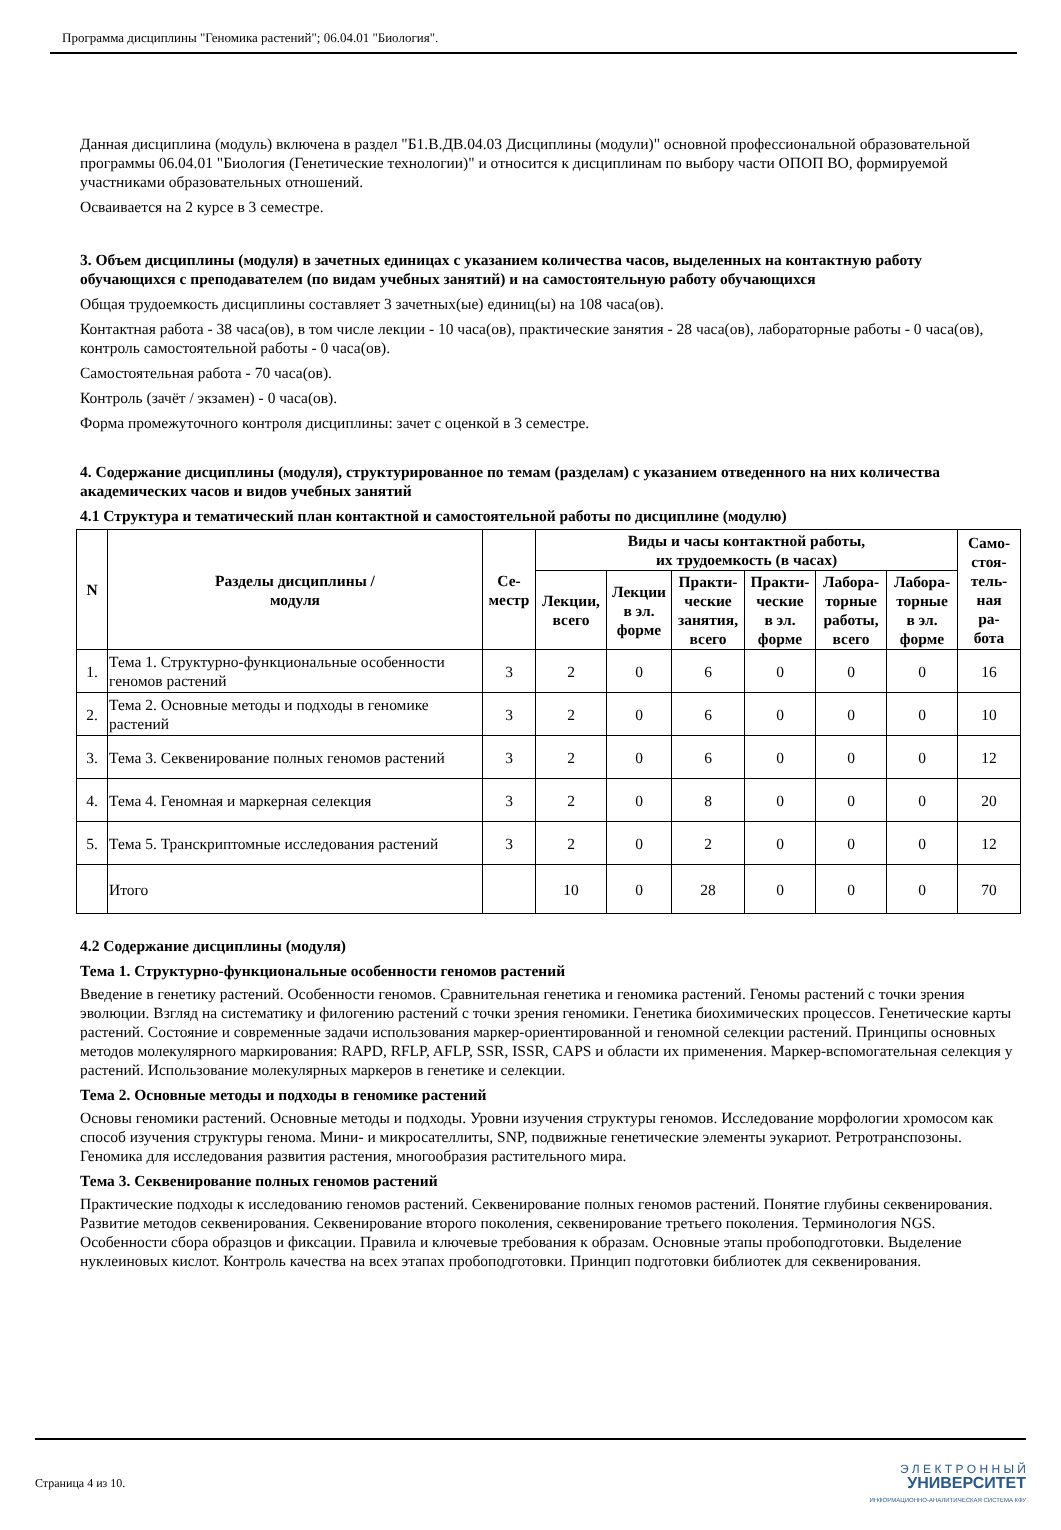Программа дисциплины "Геномика растений"; 06.04.01 "Биология".
Данная дисциплина (модуль) включена в раздел "Б1.В.ДВ.04.03 Дисциплины (модули)" основной профессиональной образовательной программы 06.04.01 "Биология (Генетические технологии)" и относится к дисциплинам по выбору части ОПОП ВО, формируемой участниками образовательных отношений.
Осваивается на 2 курсе в 3 семестре.
3. Объем дисциплины (модуля) в зачетных единицах с указанием количества часов, выделенных на контактную работу обучающихся с преподавателем (по видам учебных занятий) и на самостоятельную работу обучающихся
Общая трудоемкость дисциплины составляет 3 зачетных(ые) единиц(ы) на 108 часа(ов).
Контактная работа - 38 часа(ов), в том числе лекции - 10 часа(ов), практические занятия - 28 часа(ов), лабораторные работы - 0 часа(ов), контроль самостоятельной работы - 0 часа(ов).
Самостоятельная работа - 70 часа(ов).
Контроль (зачёт / экзамен) - 0 часа(ов).
Форма промежуточного контроля дисциплины: зачет с оценкой в 3 семестре.
4. Содержание дисциплины (модуля), структурированное по темам (разделам) с указанием отведенного на них количества академических часов и видов учебных занятий
4.1 Структура и тематический план контактной и самостоятельной работы по дисциплине (модулю)
| N | Разделы дисциплины / модуля | Се- местр | Виды и часы контактной работы, их трудоемкость (в часах) | | | | | | Само- стоя- тель- ная ра- бота |
| --- | --- | --- | --- | --- | --- | --- | --- | --- | --- |
| | | | Лекции, всего | Лекции в эл. форме | Практи- ческие занятия, всего | Практи- ческие в эл. форме | Лабора- торные работы, всего | Лабора- торные в эл. форме | |
| 1. | Тема 1. Структурно-функциональные особенности геномов растений | 3 | 2 | 0 | 6 | 0 | 0 | 0 | 16 |
| 2. | Тема 2. Основные методы и подходы в геномике растений | 3 | 2 | 0 | 6 | 0 | 0 | 0 | 10 |
| 3. | Тема 3. Секвенирование полных геномов растений | 3 | 2 | 0 | 6 | 0 | 0 | 0 | 12 |
| 4. | Тема 4. Геномная и маркерная селекция | 3 | 2 | 0 | 8 | 0 | 0 | 0 | 20 |
| 5. | Тема 5. Транскриптомные исследования растений | 3 | 2 | 0 | 2 | 0 | 0 | 0 | 12 |
| | Итого | | 10 | 0 | 28 | 0 | 0 | 0 | 70 |
4.2 Содержание дисциплины (модуля)
Тема 1. Структурно-функциональные особенности геномов растений
Введение в генетику растений. Особенности геномов. Сравнительная генетика и геномика растений. Геномы растений с точки зрения эволюции. Взгляд на систематику и филогению растений с точки зрения геномики. Генетика биохимических процессов. Генетические карты растений. Состояние и современные задачи использования маркер-ориентированной и геномной селекции растений. Принципы основных методов молекулярного маркирования: RAPD, RFLP, AFLP, SSR, ISSR, CAPS и области их применения. Маркер-вспомогательная селекция у растений. Использование молекулярных маркеров в генетике и селекции.
Тема 2. Основные методы и подходы в геномике растений
Основы геномики растений. Основные методы и подходы. Уровни изучения структуры геномов. Исследование морфологии хромосом как способ изучения структуры генома. Мини- и микросателлиты, SNP, подвижные генетические элементы эукариот. Ретротранспозоны. Геномика для исследования развития растения, многообразия растительного мира.
Тема 3. Секвенирование полных геномов растений
Практические подходы к исследованию геномов растений. Секвенирование полных геномов растений. Понятие глубины секвенирования. Развитие методов секвенирования. Секвенирование второго поколения, секвенирование третьего поколения. Терминология NGS. Особенности сбора образцов и фиксации. Правила и ключевые требования к образам. Основные этапы пробоподготовки. Выделение нуклеиновых кислот. Контроль качества на всех этапах пробоподготовки. Принцип подготовки библиотек для секвенирования.
Страница 4 из 10.
Э Л Е К Т Р О Н Н Ы Й
УНИВЕРСИТЕТ
ИНФОРМАЦИОННО-АНАЛИТИЧЕСКАЯ СИСТЕМА КФУ